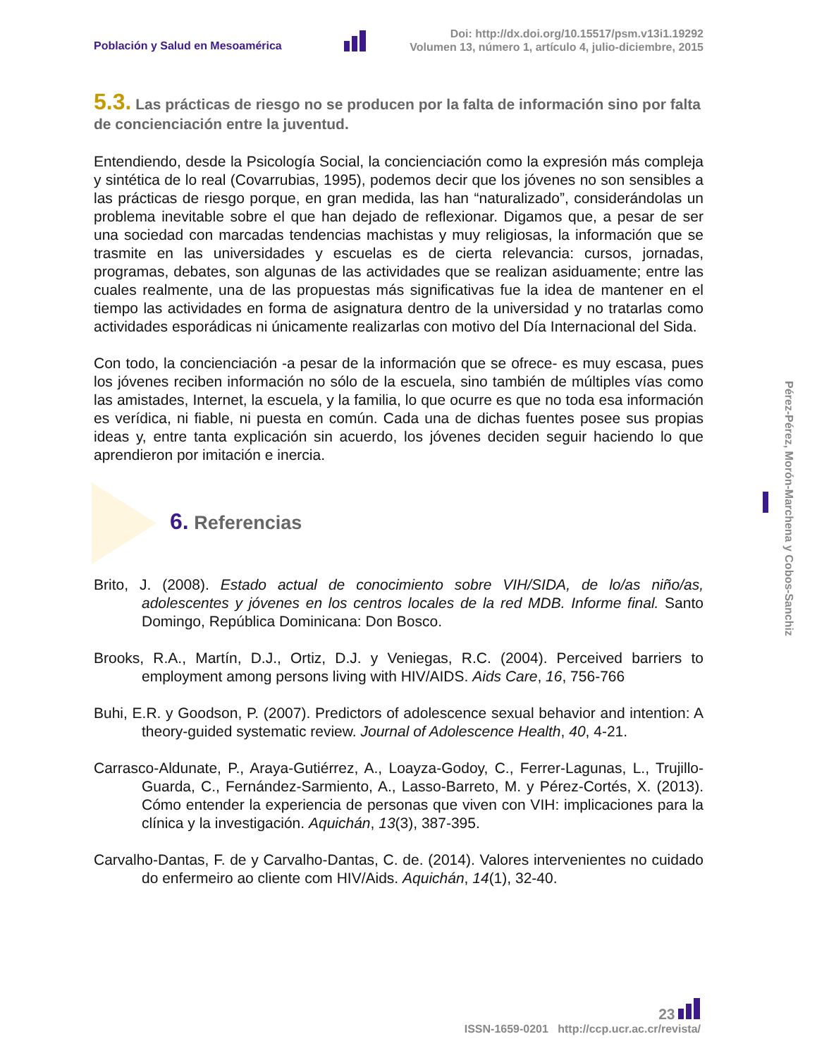Población y Salud en Mesoamérica
Doi: http://dx.doi.org/10.15517/psm.v13i1.19292
Volumen 13, número 1, artículo 4, julio-diciembre, 2015
5.3. Las prácticas de riesgo no se producen por la falta de información sino por falta de concienciación entre la juventud.
Entendiendo, desde la Psicología Social, la concienciación como la expresión más compleja y sintética de lo real (Covarrubias, 1995), podemos decir que los jóvenes no son sensibles a las prácticas de riesgo porque, en gran medida, las han “naturalizado”, considerándolas un problema inevitable sobre el que han dejado de reflexionar. Digamos que, a pesar de ser una sociedad con marcadas tendencias machistas y muy religiosas, la información que se trasmite en las universidades y escuelas es de cierta relevancia: cursos, jornadas, programas, debates, son algunas de las actividades que se realizan asiduamente; entre las cuales realmente, una de las propuestas más significativas fue la idea de mantener en el tiempo las actividades en forma de asignatura dentro de la universidad y no tratarlas como actividades esporádicas ni únicamente realizarlas con motivo del Día Internacional del Sida.
Con todo, la concienciación -a pesar de la información que se ofrece- es muy escasa, pues los jóvenes reciben información no sólo de la escuela, sino también de múltiples vías como las amistades, Internet, la escuela, y la familia, lo que ocurre es que no toda esa información es verídica, ni fiable, ni puesta en común. Cada una de dichas fuentes posee sus propias ideas y, entre tanta explicación sin acuerdo, los jóvenes deciden seguir haciendo lo que aprendieron por imitación e inercia.
6. Referencias
Brito, J. (2008). Estado actual de conocimiento sobre VIH/SIDA, de lo/as niño/as, adolescentes y jóvenes en los centros locales de la red MDB. Informe final. Santo Domingo, República Dominicana: Don Bosco.
Brooks, R.A., Martín, D.J., Ortiz, D.J. y Veniegas, R.C. (2004). Perceived barriers to employment among persons living with HIV/AIDS. Aids Care, 16, 756-766
Buhi, E.R. y Goodson, P. (2007). Predictors of adolescence sexual behavior and intention: A theory-guided systematic review. Journal of Adolescence Health, 40, 4-21.
Carrasco-Aldunate, P., Araya-Gutiérrez, A., Loayza-Godoy, C., Ferrer-Lagunas, L., Trujillo-Guarda, C., Fernández-Sarmiento, A., Lasso-Barreto, M. y Pérez-Cortés, X. (2013). Cómo entender la experiencia de personas que viven con VIH: implicaciones para la clínica y la investigación. Aquichán, 13(3), 387-395.
Carvalho-Dantas, F. de y Carvalho-Dantas, C. de. (2014). Valores intervenientes no cuidado do enfermeiro ao cliente com HIV/Aids. Aquichán, 14(1), 32-40.
Pérez-Pérez, Morón-Marchena y Cobos-Sanchiz
23
ISSN-1659-0201 http://ccp.ucr.ac.cr/revista/